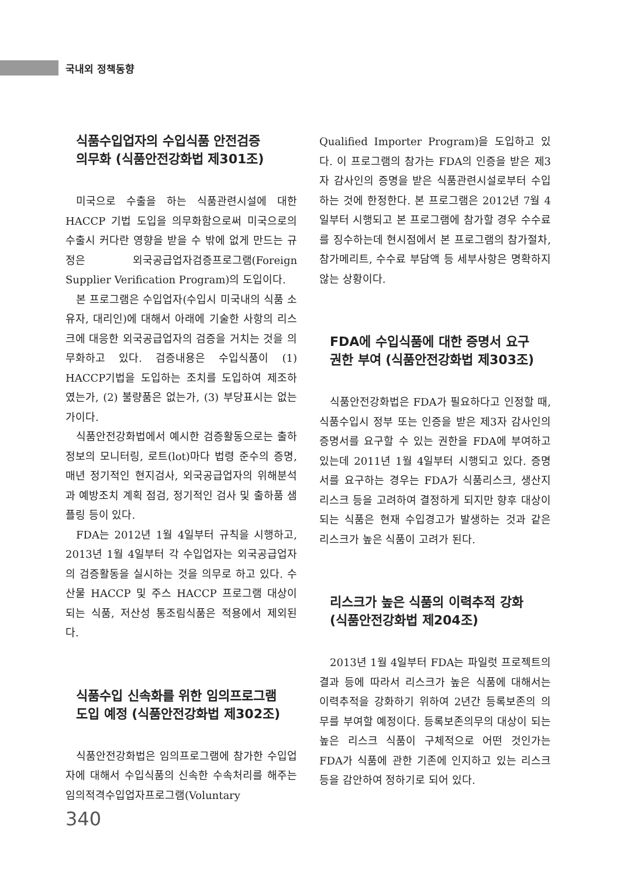국내외 정책동향
식품수입업자의 수입식품 안전검증
의무화 (식품안전강화법 제301조)
미국으로 수출을 하는 식품관련시설에 대한 HACCP 기법 도입을 의무화함으로써 미국으로의 수출시 커다란 영향을 받을 수 밖에 없게 만드는 규정은 외국공급업자검증프로그램(Foreign Supplier Verification Program)의 도입이다.
본 프로그램은 수입업자(수입시 미국내의 식품 소유자, 대리인)에 대해서 아래에 기술한 사항의 리스크에 대응한 외국공급업자의 검증을 거치는 것을 의무화하고 있다. 검증내용은 수입식품이 (1) HACCP기법을 도입하는 조치를 도입하여 제조하였는가, (2) 불량품은 없는가, (3) 부당표시는 없는가이다.
식품안전강화법에서 예시한 검증활동으로는 출하정보의 모니터링, 로트(lot)마다 법령 준수의 증명, 매년 정기적인 현지검사, 외국공급업자의 위해분석과 예방조치 계획 점검, 정기적인 검사 및 출하품 샘플링 등이 있다.
FDA는 2012년 1월 4일부터 규칙을 시행하고, 2013년 1월 4일부터 각 수입업자는 외국공급업자의 검증활동을 실시하는 것을 의무로 하고 있다. 수산물 HACCP 및 주스 HACCP 프로그램 대상이 되는 식품, 저산성 통조림식품은 적용에서 제외된다.
식품수입 신속화를 위한 임의프로그램
도입 예정 (식품안전강화법 제302조)
식품안전강화법은 임의프로그램에 참가한 수입업자에 대해서 수입식품의 신속한 수속처리를 해주는 임의적격수입업자프로그램(Voluntary
Qualified Importer Program)을 도입하고 있다. 이 프로그램의 참가는 FDA의 인증을 받은 제3자 감사인의 증명을 받은 식품관련시설로부터 수입하는 것에 한정한다. 본 프로그램은 2012년 7월 4일부터 시행되고 본 프로그램에 참가할 경우 수수료를 징수하는데 현시점에서 본 프로그램의 참가절차, 참가메리트, 수수료 부담액 등 세부사항은 명확하지 않는 상황이다.
FDA에 수입식품에 대한 증명서 요구
권한 부여 (식품안전강화법 제303조)
식품안전강화법은 FDA가 필요하다고 인정할 때, 식품수입시 정부 또는 인증을 받은 제3자 감사인의 증명서를 요구할 수 있는 권한을 FDA에 부여하고 있는데 2011년 1월 4일부터 시행되고 있다. 증명서를 요구하는 경우는 FDA가 식품리스크, 생산지 리스크 등을 고려하여 결정하게 되지만 향후 대상이 되는 식품은 현재 수입경고가 발생하는 것과 같은 리스크가 높은 식품이 고려가 된다.
리스크가 높은 식품의 이력추적 강화
(식품안전강화법 제204조)
2013년 1월 4일부터 FDA는 파일럿 프로젝트의 결과 등에 따라서 리스크가 높은 식품에 대해서는 이력추적을 강화하기 위하여 2년간 등록보존의 의무를 부여할 예정이다. 등록보존의무의 대상이 되는 높은 리스크 식품이 구체적으로 어떤 것인가는 FDA가 식품에 관한 기존에 인지하고 있는 리스크 등을 감안하여 정하기로 되어 있다.
340